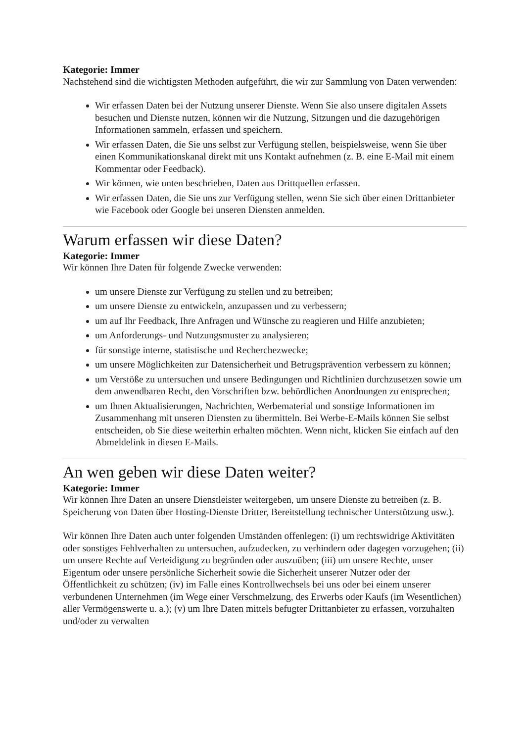Kategorie: Immer
Nachstehend sind die wichtigsten Methoden aufgeführt, die wir zur Sammlung von Daten verwenden:
Wir erfassen Daten bei der Nutzung unserer Dienste. Wenn Sie also unsere digitalen Assets besuchen und Dienste nutzen, können wir die Nutzung, Sitzungen und die dazugehörigen Informationen sammeln, erfassen und speichern.
Wir erfassen Daten, die Sie uns selbst zur Verfügung stellen, beispielsweise, wenn Sie über einen Kommunikationskanal direkt mit uns Kontakt aufnehmen (z. B. eine E-Mail mit einem Kommentar oder Feedback).
Wir können, wie unten beschrieben, Daten aus Drittquellen erfassen.
Wir erfassen Daten, die Sie uns zur Verfügung stellen, wenn Sie sich über einen Drittanbieter wie Facebook oder Google bei unseren Diensten anmelden.
Warum erfassen wir diese Daten?
Kategorie: Immer
Wir können Ihre Daten für folgende Zwecke verwenden:
um unsere Dienste zur Verfügung zu stellen und zu betreiben;
um unsere Dienste zu entwickeln, anzupassen und zu verbessern;
um auf Ihr Feedback, Ihre Anfragen und Wünsche zu reagieren und Hilfe anzubieten;
um Anforderungs- und Nutzungsmuster zu analysieren;
für sonstige interne, statistische und Recherchezwecke;
um unsere Möglichkeiten zur Datensicherheit und Betrugsprävention verbessern zu können;
um Verstöße zu untersuchen und unsere Bedingungen und Richtlinien durchzusetzen sowie um dem anwendbaren Recht, den Vorschriften bzw. behördlichen Anordnungen zu entsprechen;
um Ihnen Aktualisierungen, Nachrichten, Werbematerial und sonstige Informationen im Zusammenhang mit unseren Diensten zu übermitteln. Bei Werbe-E-Mails können Sie selbst entscheiden, ob Sie diese weiterhin erhalten möchten. Wenn nicht, klicken Sie einfach auf den Abmeldelink in diesen E-Mails.
An wen geben wir diese Daten weiter?
Kategorie: Immer
Wir können Ihre Daten an unsere Dienstleister weitergeben, um unsere Dienste zu betreiben (z. B. Speicherung von Daten über Hosting-Dienste Dritter, Bereitstellung technischer Unterstützung usw.).
Wir können Ihre Daten auch unter folgenden Umständen offenlegen: (i) um rechtswidrige Aktivitäten oder sonstiges Fehlverhalten zu untersuchen, aufzudecken, zu verhindern oder dagegen vorzugehen; (ii) um unsere Rechte auf Verteidigung zu begründen oder auszuüben; (iii) um unsere Rechte, unser Eigentum oder unsere persönliche Sicherheit sowie die Sicherheit unserer Nutzer oder der Öffentlichkeit zu schützen; (iv) im Falle eines Kontrollwechsels bei uns oder bei einem unserer verbundenen Unternehmen (im Wege einer Verschmelzung, des Erwerbs oder Kaufs (im Wesentlichen) aller Vermögenswerte u. a.); (v) um Ihre Daten mittels befugter Drittanbieter zu erfassen, vorzuhalten und/oder zu verwalten